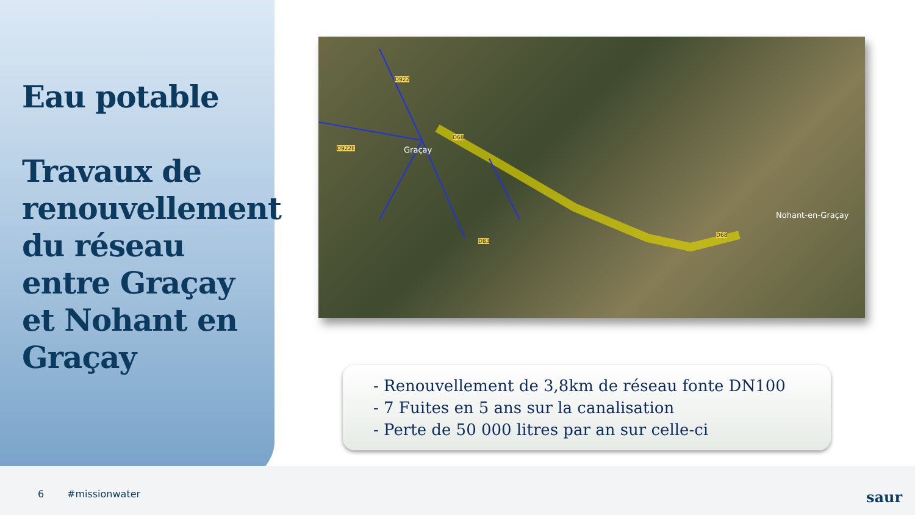Eau potable
Travaux de renouvellement du réseau entre Graçay et Nohant en Graçay
Graçay
Nohant-en-Graçay
D68
D68
D83
D922E
D922
- Renouvellement de 3,8km de réseau fonte DN100
- 7 Fuites en 5 ans sur la canalisation
- Perte de 50 000 litres par an sur celle-ci
6 #missionwater saur